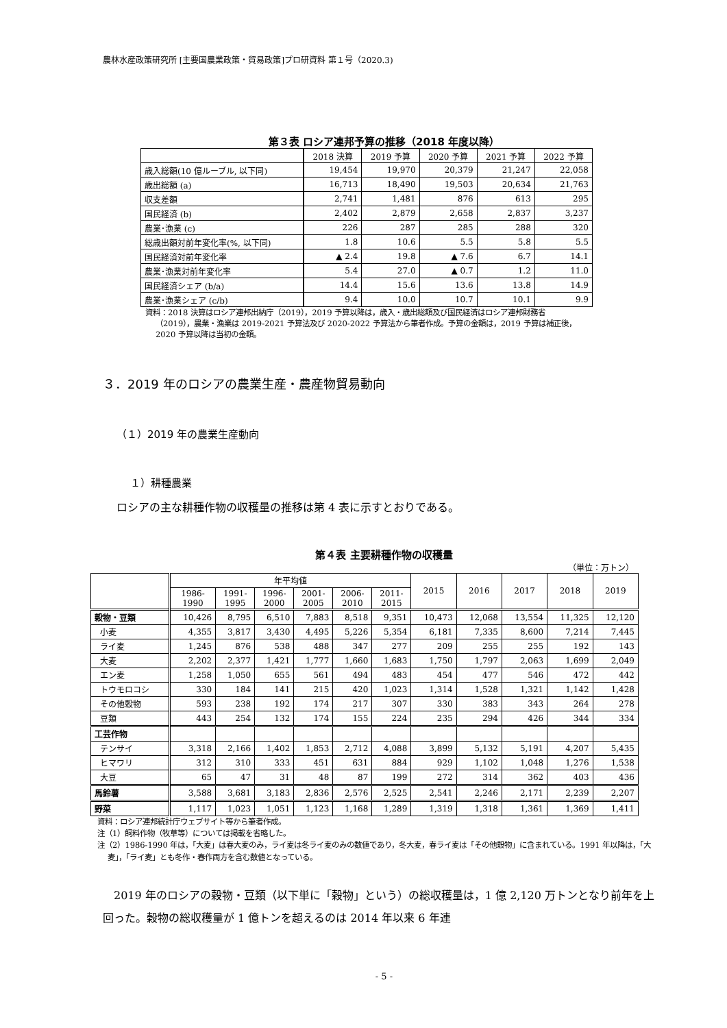農林水産政策研究所 [主要国農業政策・貿易政策]プロ研資料 第１号（2020.3)
第３表 ロシア連邦予算の推移（2018 年度以降）
| | 2018 決算 | 2019 予算 | 2020 予算 | 2021 予算 | 2022 予算 |
| 歳入総額(10 億ルーブル, 以下同) | 19,454 | 19,970 | 20,379 | 21,247 | 22,058 |
| 歳出総額 (a) | 16,713 | 18,490 | 19,503 | 20,634 | 21,763 |
| 収支差額 | 2,741 | 1,481 | 876 | 613 | 295 |
| 国民経済 (b) | 2,402 | 2,879 | 2,658 | 2,837 | 3,237 |
| 農業･漁業 (c) | 226 | 287 | 285 | 288 | 320 |
| 総歳出額対前年変化率(%, 以下同) | 1.8 | 10.6 | 5.5 | 5.8 | 5.5 |
| 国民経済対前年変化率 | ▲ 2.4 | 19.8 | ▲ 7.6 | 6.7 | 14.1 |
| 農業･漁業対前年変化率 | 5.4 | 27.0 | ▲ 0.7 | 1.2 | 11.0 |
| 国民経済シェア (b/a) | 14.4 | 15.6 | 13.6 | 13.8 | 14.9 |
| 農業･漁業シェア (c/b) | 9.4 | 10.0 | 10.7 | 10.1 | 9.9 |
資料：2018 決算はロシア連邦出納庁（2019），2019 予算以降は，歳入・歳出総額及び国民経済はロシア連邦財務省（2019），農業・漁業は 2019-2021 予算法及び 2020-2022 予算法から筆者作成。予算の金額は，2019 予算は補正後，2020 予算以降は当初の金額。
３．2019 年のロシアの農業生産・農産物貿易動向
（１）2019 年の農業生産動向
１）耕種農業
ロシアの主な耕種作物の収穫量の推移は第 4 表に示すとおりである。
第４表 主要耕種作物の収穫量
（単位：万トン）
| | 年平均値 | | | | | | 2015 | 2016 | 2017 | 2018 | 2019 |
| --- | --- | --- | --- | --- | --- | --- | --- | --- | --- | --- | --- |
| | 1986- 1990 | 1991- 1995 | 1996- 2000 | 2001- 2005 | 2006- 2010 | 2011- 2015 | | | | | |
| 穀物・豆類 | 10,426 | 8,795 | 6,510 | 7,883 | 8,518 | 9,351 | 10,473 | 12,068 | 13,554 | 11,325 | 12,120 |
| 小麦 | 4,355 | 3,817 | 3,430 | 4,495 | 5,226 | 5,354 | 6,181 | 7,335 | 8,600 | 7,214 | 7,445 |
| ライ麦 | 1,245 | 876 | 538 | 488 | 347 | 277 | 209 | 255 | 255 | 192 | 143 |
| 大麦 | 2,202 | 2,377 | 1,421 | 1,777 | 1,660 | 1,683 | 1,750 | 1,797 | 2,063 | 1,699 | 2,049 |
| エン麦 | 1,258 | 1,050 | 655 | 561 | 494 | 483 | 454 | 477 | 546 | 472 | 442 |
| トウモロコシ | 330 | 184 | 141 | 215 | 420 | 1,023 | 1,314 | 1,528 | 1,321 | 1,142 | 1,428 |
| その他穀物 | 593 | 238 | 192 | 174 | 217 | 307 | 330 | 383 | 343 | 264 | 278 |
| 豆類 | 443 | 254 | 132 | 174 | 155 | 224 | 235 | 294 | 426 | 344 | 334 |
| 工芸作物 | | | | | | | | | | | |
| テンサイ | 3,318 | 2,166 | 1,402 | 1,853 | 2,712 | 4,088 | 3,899 | 5,132 | 5,191 | 4,207 | 5,435 |
| ヒマワリ | 312 | 310 | 333 | 451 | 631 | 884 | 929 | 1,102 | 1,048 | 1,276 | 1,538 |
| 大豆 | 65 | 47 | 31 | 48 | 87 | 199 | 272 | 314 | 362 | 403 | 436 |
| 馬鈴薯 | 3,588 | 3,681 | 3,183 | 2,836 | 2,576 | 2,525 | 2,541 | 2,246 | 2,171 | 2,239 | 2,207 |
| 野菜 | 1,117 | 1,023 | 1,051 | 1,123 | 1,168 | 1,289 | 1,319 | 1,318 | 1,361 | 1,369 | 1,411 |
資料：ロシア連邦統計庁ウェブサイト等から筆者作成。
注（1）飼料作物（牧草等）については掲載を省略した。
注（2）1986-1990 年は，「大麦」は春大麦のみ，ライ麦は冬ライ麦のみの数値であり，冬大麦，春ライ麦は「その他穀物」に含まれている。1991 年以降は，「大麦」，「ライ麦」とも冬作・春作両方を含む数値となっている。
　2019 年のロシアの穀物・豆類（以下単に「穀物」という）の総収穫量は，1 億 2,120 万トンとなり前年を上回った。穀物の総収穫量が 1 億トンを超えるのは 2014 年以来 6 年連
- 5 -